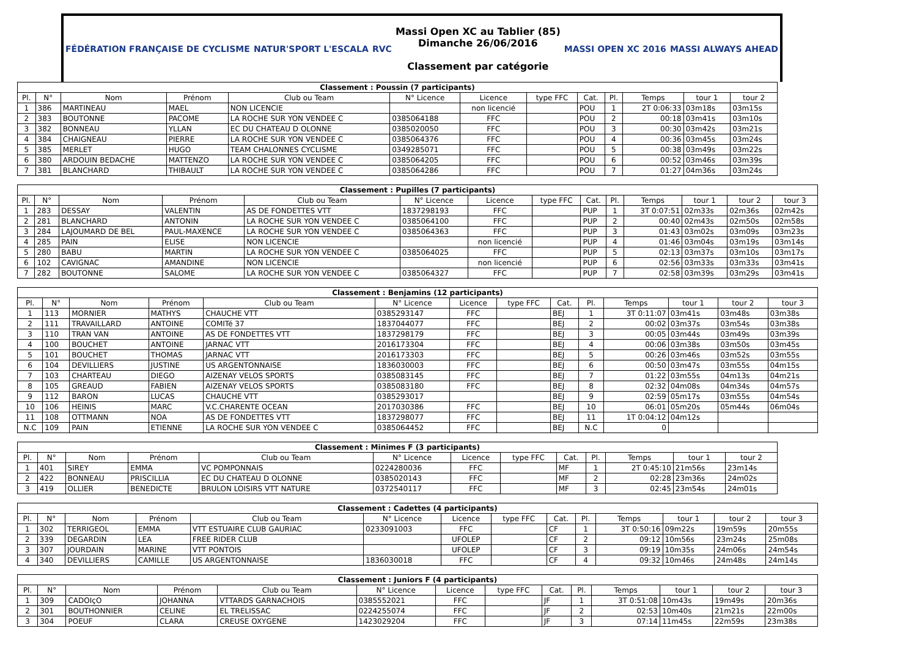FÉDÉRATION FRANÇAISE DE CYCLISME NATUR'SPORT L'ESCALA RVC
Massi Open XC au Tablier (85)
Dimanche 26/06/2016
Classement par catégorie
MASSI OPEN XC 2016 MASSI ALWAYS AHEAD
| Classement : Poussin (7 participants) | | | | | | | | | | | | |
| --- | --- | --- | --- | --- | --- | --- | --- | --- | --- | --- | --- | --- |
| Pl. | N° | Nom | Prénom | Club ou Team | N° Licence | Licence | type FFC | Cat. | Pl. | Temps | tour 1 | tour 2 |
| 1 | 386 | MARTINEAU | MAEL | NON LICENCIE | | non licencié | | POU | 1 | 2T 0:06:33 | 03m18s | 03m15s |
| 2 | 383 | BOUTONNE | PACOME | LA ROCHE SUR YON VENDEE C | 0385064188 | FFC | | POU | 2 | 00:18 | 03m41s | 03m10s |
| 3 | 382 | BONNEAU | YLLAN | EC DU CHATEAU D OLONNE | 0385020050 | FFC | | POU | 3 | 00:30 | 03m42s | 03m21s |
| 4 | 384 | CHAIGNEAU | PIERRE | LA ROCHE SUR YON VENDEE C | 0385064376 | FFC | | POU | 4 | 00:36 | 03m45s | 03m24s |
| 5 | 385 | MERLET | HUGO | TEAM CHALONNES CYCLISME | 0349285071 | FFC | | POU | 5 | 00:38 | 03m49s | 03m22s |
| 6 | 380 | ARDOUIN BEDACHE | MATTENZO | LA ROCHE SUR YON VENDEE C | 0385064205 | FFC | | POU | 6 | 00:52 | 03m46s | 03m39s |
| 7 | 381 | BLANCHARD | THIBAULT | LA ROCHE SUR YON VENDEE C | 0385064286 | FFC | | POU | 7 | 01:27 | 04m36s | 03m24s |
| Classement : Pupilles (7 participants) | | | | | | | | | | | | | |
| --- | --- | --- | --- | --- | --- | --- | --- | --- | --- | --- | --- | --- | --- |
| Pl. | N° | Nom | Prénom | Club ou Team | N° Licence | Licence | type FFC | Cat. | Pl. | Temps | tour 1 | tour 2 | tour 3 |
| 1 | 283 | DESSAY | VALENTIN | AS DE FONDETTES VTT | 1837298193 | FFC | | PUP | 1 | 3T 0:07:51 | 02m33s | 02m36s | 02m42s |
| 2 | 281 | BLANCHARD | ANTONIN | LA ROCHE SUR YON VENDEE C | 0385064100 | FFC | | PUP | 2 | 00:40 | 02m43s | 02m50s | 02m58s |
| 3 | 284 | LAJOUMARD DE BEL | PAUL-MAXENCE | LA ROCHE SUR YON VENDEE C | 0385064363 | FFC | | PUP | 3 | 01:43 | 03m02s | 03m09s | 03m23s |
| 4 | 285 | PAIN | ELISE | NON LICENCIE | | non licencié | | PUP | 4 | 01:46 | 03m04s | 03m19s | 03m14s |
| 5 | 280 | BABU | MARTIN | LA ROCHE SUR YON VENDEE C | 0385064025 | FFC | | PUP | 5 | 02:13 | 03m37s | 03m10s | 03m17s |
| 6 | 102 | CAVIGNAC | AMANDINE | NON LICENCIE | | non licencié | | PUP | 6 | 02:56 | 03m33s | 03m33s | 03m41s |
| 7 | 282 | BOUTONNE | SALOME | LA ROCHE SUR YON VENDEE C | 0385064327 | FFC | | PUP | 7 | 02:58 | 03m39s | 03m29s | 03m41s |
| Classement : Benjamins (12 participants) | | | | | | | | | | | | | |
| --- | --- | --- | --- | --- | --- | --- | --- | --- | --- | --- | --- | --- | --- |
| Pl. | N° | Nom | Prénom | Club ou Team | N° Licence | Licence | type FFC | Cat. | Pl. | Temps | tour 1 | tour 2 | tour 3 |
| 1 | 113 | MORNIER | MATHYS | CHAUCHE VTT | 0385293147 | FFC | | BEJ | 1 | 3T 0:11:07 | 03m41s | 03m48s | 03m38s |
| 2 | 111 | TRAVAILLARD | ANTOINE | COMITé 37 | 1837044077 | FFC | | BEJ | 2 | 00:02 | 03m37s | 03m54s | 03m38s |
| 3 | 110 | TRAN VAN | ANTOINE | AS DE FONDETTES VTT | 1837298179 | FFC | | BEJ | 3 | 00:05 | 03m44s | 03m49s | 03m39s |
| 4 | 100 | BOUCHET | ANTOINE | JARNAC VTT | 2016173304 | FFC | | BEJ | 4 | 00:06 | 03m38s | 03m50s | 03m45s |
| 5 | 101 | BOUCHET | THOMAS | JARNAC VTT | 2016173303 | FFC | | BEJ | 5 | 00:26 | 03m46s | 03m52s | 03m55s |
| 6 | 104 | DEVILLIERS | JUSTINE | US ARGENTONNAISE | 1836030003 | FFC | | BEJ | 6 | 00:50 | 03m47s | 03m55s | 04m15s |
| 7 | 103 | CHARTEAU | DIEGO | AIZENAY VELOS SPORTS | 0385083145 | FFC | | BEJ | 7 | 01:22 | 03m55s | 04m13s | 04m21s |
| 8 | 105 | GREAUD | FABIEN | AIZENAY VELOS SPORTS | 0385083180 | FFC | | BEJ | 8 | 02:32 | 04m08s | 04m34s | 04m57s |
| 9 | 112 | BARON | LUCAS | CHAUCHE VTT | 0385293017 | | | BEJ | 9 | 02:59 | 05m17s | 03m55s | 04m54s |
| 10 | 106 | HEINIS | MARC | V.C.CHARENTE OCEAN | 2017030386 | FFC | | BEJ | 10 | 06:01 | 05m20s | 05m44s | 06m04s |
| 11 | 108 | OTTMANN | NOA | AS DE FONDETTES VTT | 1837298077 | FFC | | BEJ | 11 | 1T 0:04:12 | 04m12s | | |
| N.C | 109 | PAIN | ETIENNE | LA ROCHE SUR YON VENDEE C | 0385064452 | FFC | | BEJ | N.C | 0 | | | |
| Classement : Minimes F (3 participants) | | | | | | | | | | | | |
| --- | --- | --- | --- | --- | --- | --- | --- | --- | --- | --- | --- | --- |
| Pl. | N° | Nom | Prénom | Club ou Team | N° Licence | Licence | type FFC | Cat. | Pl. | Temps | tour 1 | tour 2 |
| 1 | 401 | SIREY | EMMA | VC POMPONNAIS | 0224280036 | FFC | | MF | 1 | 2T 0:45:10 | 21m56s | 23m14s |
| 2 | 422 | BONNEAU | PRISCILLIA | EC DU CHATEAU D OLONNE | 0385020143 | FFC | | MF | 2 | 02:28 | 23m36s | 24m02s |
| 3 | 419 | OLLIER | BENEDICTE | BRULON LOISIRS VTT NATURE | 0372540117 | FFC | | MF | 3 | 02:45 | 23m54s | 24m01s |
| Classement : Cadettes (4 participants) | | | | | | | | | | | | | |
| --- | --- | --- | --- | --- | --- | --- | --- | --- | --- | --- | --- | --- | --- |
| Pl. | N° | Nom | Prénom | Club ou Team | N° Licence | Licence | type FFC | Cat. | Pl. | Temps | tour 1 | tour 2 | tour 3 |
| 1 | 302 | TERRIGEOL | EMMA | VTT ESTUAIRE CLUB GAURIAC | 0233091003 | FFC | | CF | 1 | 3T 0:50:16 | 09m22s | 19m59s | 20m55s |
| 2 | 339 | DEGARDIN | LEA | FREE RIDER CLUB | | UFOLEP | | CF | 2 | 09:12 | 10m56s | 23m24s | 25m08s |
| 3 | 307 | JOURDAIN | MARINE | VTT PONTOIS | | UFOLEP | | CF | 3 | 09:19 | 10m35s | 24m06s | 24m54s |
| 4 | 340 | DEVILLIERS | CAMILLE | US ARGENTONNAISE | 1836030018 | FFC | | CF | 4 | 09:32 | 10m46s | 24m48s | 24m14s |
| Classement : Juniors F (4 participants) | | | | | | | | | | | | | |
| --- | --- | --- | --- | --- | --- | --- | --- | --- | --- | --- | --- | --- | --- |
| Pl. | N° | Nom | Prénom | Club ou Team | N° Licence | Licence | type FFC | Cat. | Pl. | Temps | tour 1 | tour 2 | tour 3 |
| 1 | 309 | CADOIçO | JOHANNA | VTTARDS GARNACHOIS | 0385552021 | FFC | | JF | 1 | 3T 0:51:08 | 10m43s | 19m49s | 20m36s |
| 2 | 301 | BOUTHONNIER | CELINE | EL TRELISSAC | 0224255074 | FFC | | JF | 2 | 02:53 | 10m40s | 21m21s | 22m00s |
| 3 | 304 | POEUF | CLARA | CREUSE OXYGENE | 1423029204 | FFC | | JF | 3 | 07:14 | 11m45s | 22m59s | 23m38s |